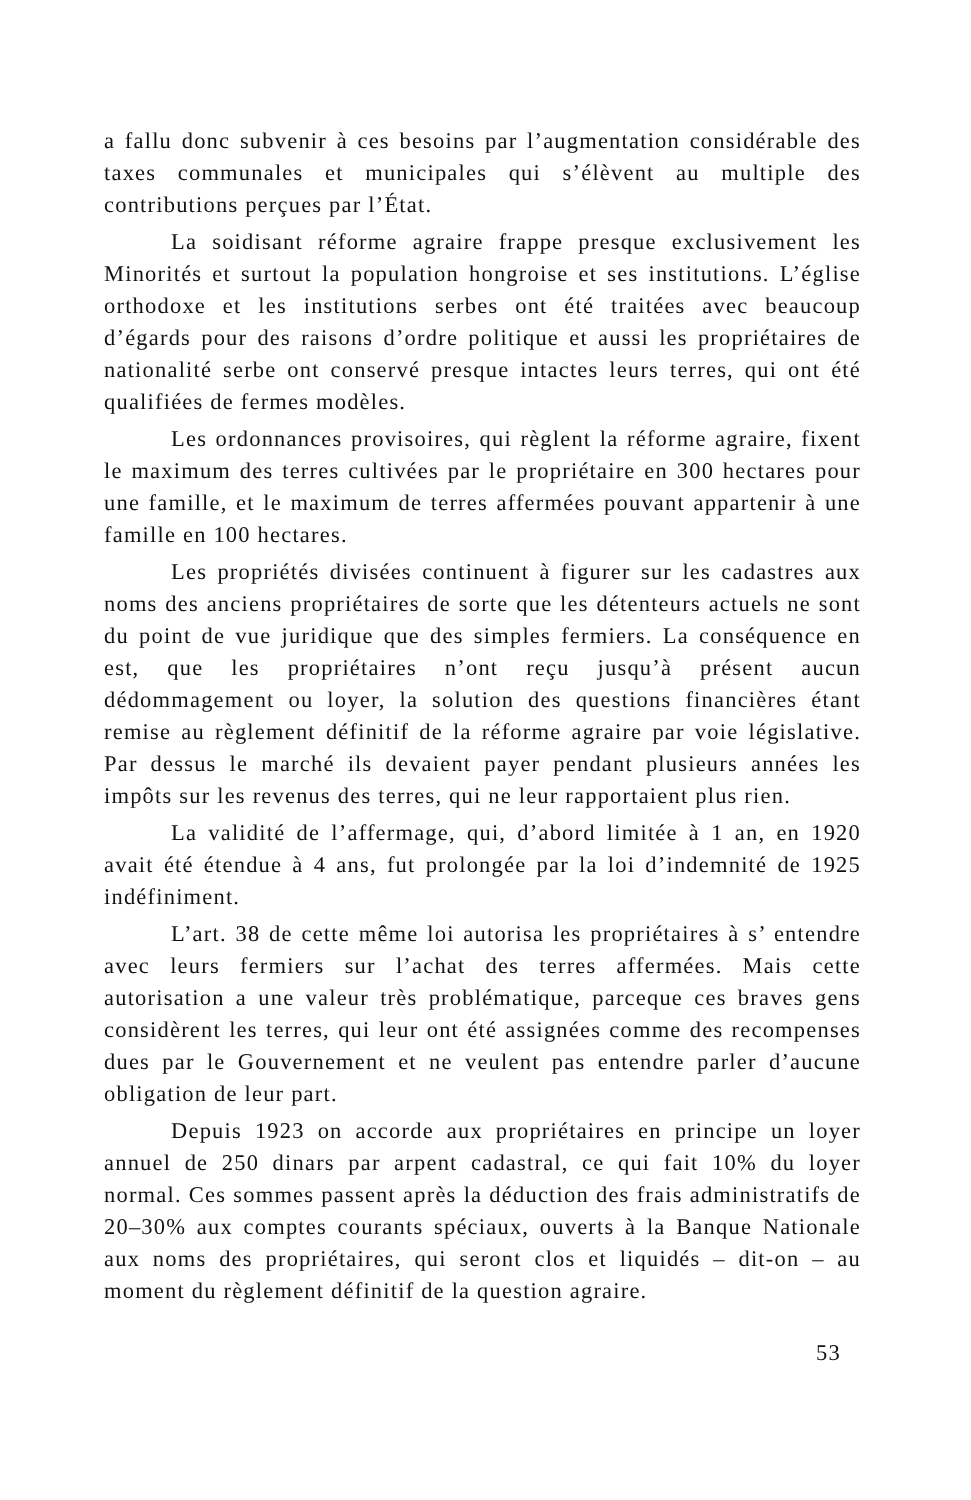a fallu donc subvenir à ces besoins par l’augmentation considérable des taxes communales et municipales qui s’élèvent au multiple des contributions perçues par l’État.
La soidisant réforme agraire frappe presque exclusivement les Minorités et surtout la population hongroise et ses institutions. L’église orthodoxe et les institutions serbes ont été traitées avec beaucoup d’égards pour des raisons d’ordre politique et aussi les propriétaires de nationalité serbe ont conservé presque intactes leurs terres, qui ont été qualifiées de fermes modèles.
Les ordonnances provisoires, qui règlent la réforme agraire, fixent le maximum des terres cultivées par le propriétaire en 300 hectares pour une famille, et le maximum de terres affermées pouvant appartenir à une famille en 100 hectares.
Les propriétés divisées continuent à figurer sur les cadastres aux noms des anciens propriétaires de sorte que les détenteurs actuels ne sont du point de vue juridique que des simples fermiers. La conséquence en est, que les propriétaires n’ont reçu jusqu’à présent aucun dédommagement ou loyer, la solution des questions financières étant remise au règlement définitif de la réforme agraire par voie législative. Par dessus le marché ils devaient payer pendant plusieurs années les impôts sur les revenus des terres, qui ne leur rapportaient plus rien.
La validité de l’affermage, qui, d’abord limitée à 1 an, en 1920 avait été étendue à 4 ans, fut prolongée par la loi d’indemnité de 1925 indéfiniment.
L’art. 38 de cette même loi autorisa les propriétaires à s’ entendre avec leurs fermiers sur l’achat des terres affermées. Mais cette autorisation a une valeur très problématique, parceque ces braves gens considèrent les terres, qui leur ont été assignées comme des recompenses dues par le Gouvernement et ne veulent pas entendre parler d’aucune obligation de leur part.
Depuis 1923 on accorde aux propriétaires en principe un loyer annuel de 250 dinars par arpent cadastral, ce qui fait 10% du loyer normal. Ces sommes passent après la déduction des frais administratifs de 20–30% aux comptes courants spéciaux, ouverts à la Banque Nationale aux noms des propriétaires, qui seront clos et liquidés – dit-on – au moment du règlement définitif de la question agraire.
53